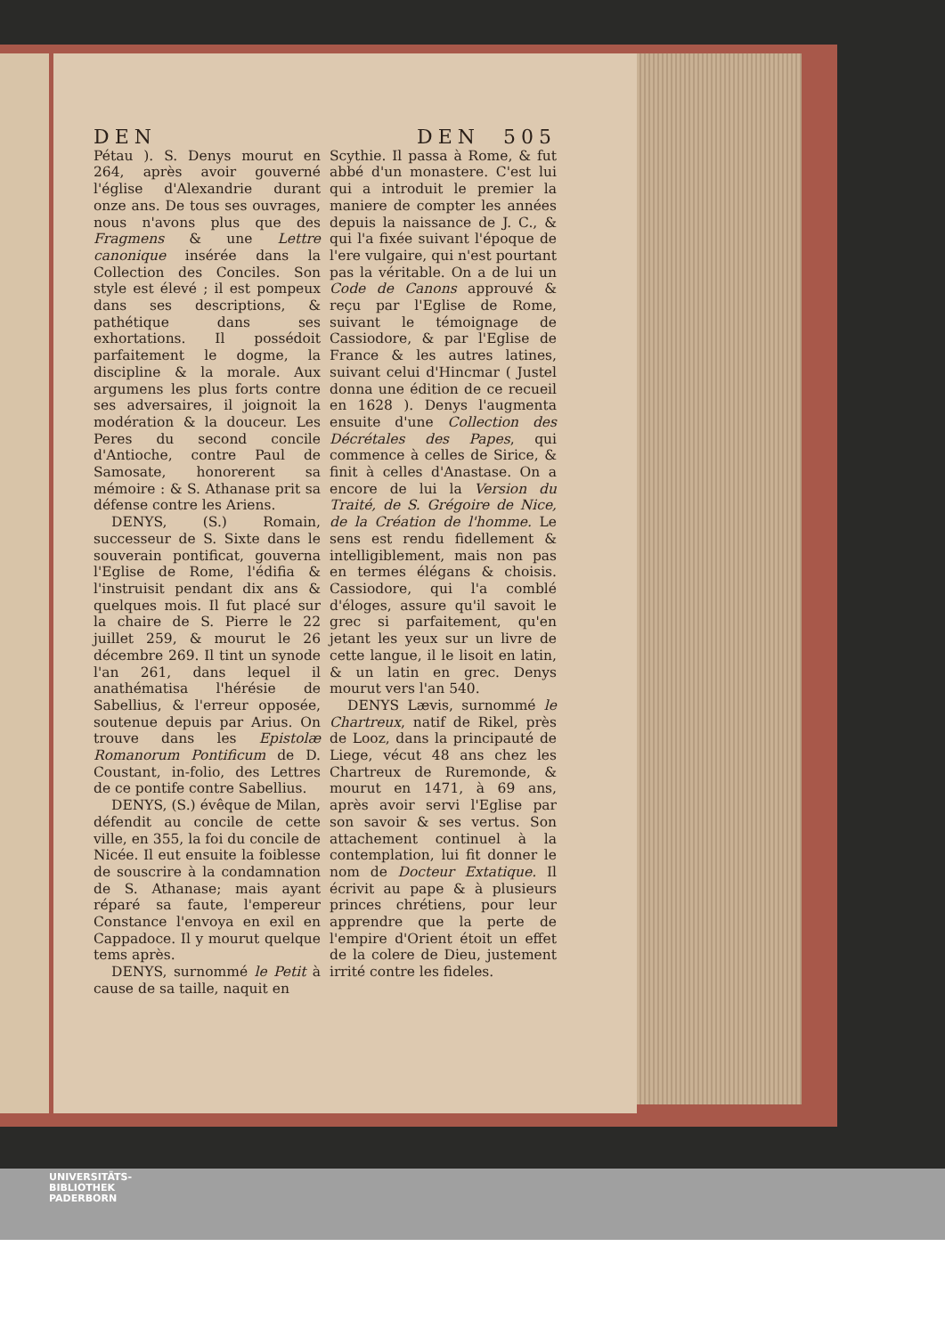DEN DEN 505
Pétau ). S. Denys mourut en 264, après avoir gouverné l'église d'Alexandrie durant onze ans. De tous ses ouvrages, nous n'avons plus que des Fragmens & une Lettre canonique insérée dans la Collection des Conciles. Son style est élevé ; il est pompeux dans ses descriptions, & pathétique dans ses exhortations. Il possédoit parfaitement le dogme, la discipline & la morale. Aux argumens les plus forts contre ses adversaires, il joignoit la modération & la douceur. Les Peres du second concile d'Antioche, contre Paul de Samosate, honorerent sa mémoire : & S. Athanase prit sa défense contre les Ariens.
DENYS, (S.) Romain, successeur de S. Sixte dans le souverain pontificat, gouverna l'Eglise de Rome, l'édifia & l'instruisit pendant dix ans & quelques mois. Il fut placé sur la chaire de S. Pierre le 22 juillet 259, & mourut le 26 décembre 269. Il tint un synode l'an 261, dans lequel il anathématisa l'hérésie de Sabellius, & l'erreur opposée, soutenue depuis par Arius. On trouve dans les Epistolæ Romanorum Pontificum de D. Coustant, in-folio, des Lettres de ce pontife contre Sabellius.
DENYS, (S.) évêque de Milan, défendit au concile de cette ville, en 355, la foi du concile de Nicée. Il eut ensuite la foiblesse de souscrire à la condamnation de S. Athanase; mais ayant réparé sa faute, l'empereur Constance l'envoya en exil en Cappadoce. Il y mourut quelque tems après.
DENYS, surnommé le Petit à cause de sa taille, naquit en
Scythie. Il passa à Rome, & fut abbé d'un monastere. C'est lui qui a introduit le premier la maniere de compter les années depuis la naissance de J. C., & qui l'a fixée suivant l'époque de l'ere vulgaire, qui n'est pourtant pas la véritable. On a de lui un Code de Canons approuvé & reçu par l'Eglise de Rome, suivant le témoignage de Cassiodore, & par l'Eglise de France & les autres latines, suivant celui d'Hincmar ( Justel donna une édition de ce recueil en 1628 ). Denys l'augmenta ensuite d'une Collection des Décrétales des Papes, qui commence à celles de Sirice, & finit à celles d'Anastase. On a encore de lui la Version du Traité, de S. Grégoire de Nice, de la Création de l'homme. Le sens est rendu fidellement & intelligiblement, mais non pas en termes élégans & choisis. Cassiodore, qui l'a comblé d'éloges, assure qu'il savoit le grec si parfaitement, qu'en jetant les yeux sur un livre de cette langue, il le lisoit en latin, & un latin en grec. Denys mourut vers l'an 540.
DENYS Lævis, surnommé le Chartreux, natif de Rikel, près de Looz, dans la principauté de Liege, vécut 48 ans chez les Chartreux de Ruremonde, & mourut en 1471, à 69 ans, après avoir servi l'Eglise par son savoir & ses vertus. Son attachement continuel à la contemplation, lui fit donner le nom de Docteur Extatique. Il écrivit au pape & à plusieurs princes chrétiens, pour leur apprendre que la perte de l'empire d'Orient étoit un effet de la colere de Dieu, justement irrité contre les fideles.
UNIVERSITÄTS-
BIBLIOTHEK
PADERBORN